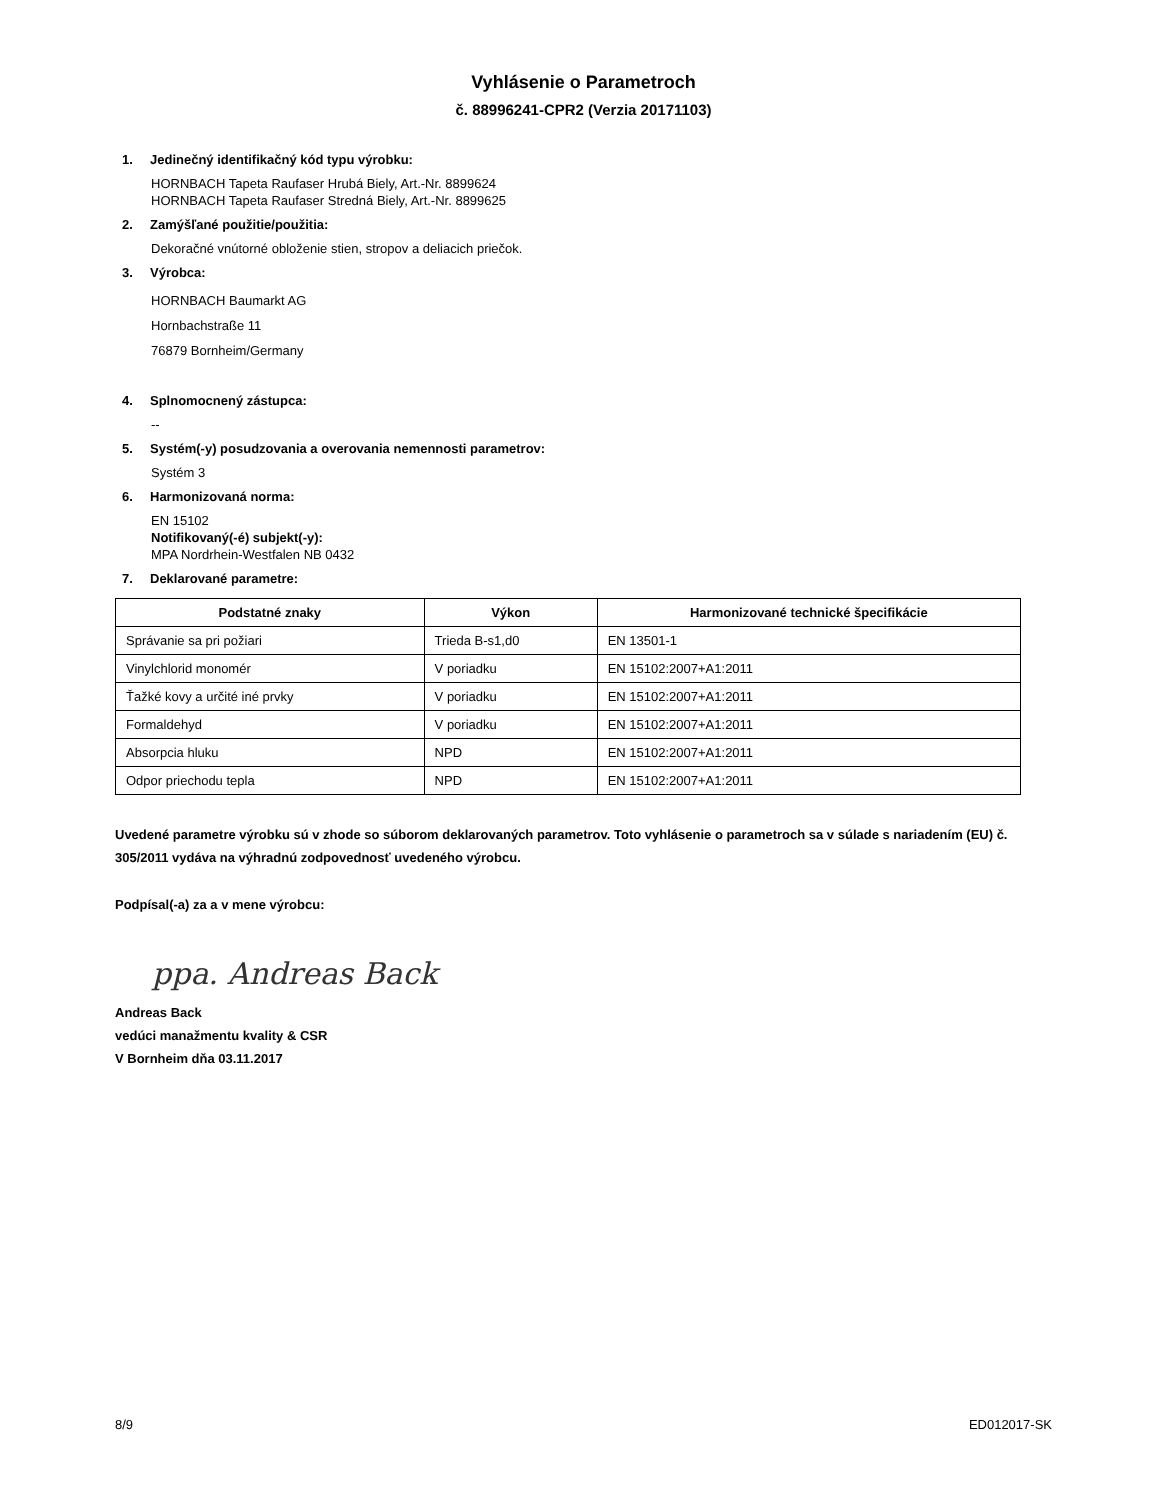Vyhlásenie o Parametroch
č. 88996241-CPR2 (Verzia 20171103)
1. Jedinečný identifikačný kód typu výrobku:
HORNBACH Tapeta Raufaser Hrubá Biely, Art.-Nr. 8899624
HORNBACH Tapeta Raufaser Stredná Biely, Art.-Nr. 8899625
2. Zamýšľané použitie/použitia:
Dekoračné vnútorné obloženie stien, stropov a deliacich priečok.
3. Výrobca:
HORNBACH Baumarkt AG
Hornbachstraße 11
76879 Bornheim/Germany
4. Splnomocnený zástupca:
--
5. Systém(-y) posudzovania a overovania nemennosti parametrov:
Systém 3
6. Harmonizovaná norma:
EN 15102
Notifikovaný(-é) subjekt(-y):
MPA Nordrhein-Westfalen NB 0432
7. Deklarované parametre:
| Podstatné znaky | Výkon | Harmonizované technické špecifikácie |
| --- | --- | --- |
| Správanie sa pri požiari | Trieda B-s1,d0 | EN 13501-1 |
| Vinylchlorid monomér | V poriadku | EN 15102:2007+A1:2011 |
| Ťažké kovy a určité iné prvky | V poriadku | EN 15102:2007+A1:2011 |
| Formaldehyd | V poriadku | EN 15102:2007+A1:2011 |
| Absorpcia hluku | NPD | EN 15102:2007+A1:2011 |
| Odpor priechodu tepla | NPD | EN 15102:2007+A1:2011 |
Uvedené parametre výrobku sú v zhode so súborom deklarovaných parametrov. Toto vyhlásenie o parametroch sa v súlade s nariadením (EU) č. 305/2011 vydáva na výhradnú zodpovednosť uvedeného výrobcu.
Podpísal(-a) za a v mene výrobcu:
ppa. Andreas Back
Andreas Back
vedúci manažmentu kvality & CSR
V Bornheim dňa 03.11.2017
8/9 ED012017-SK